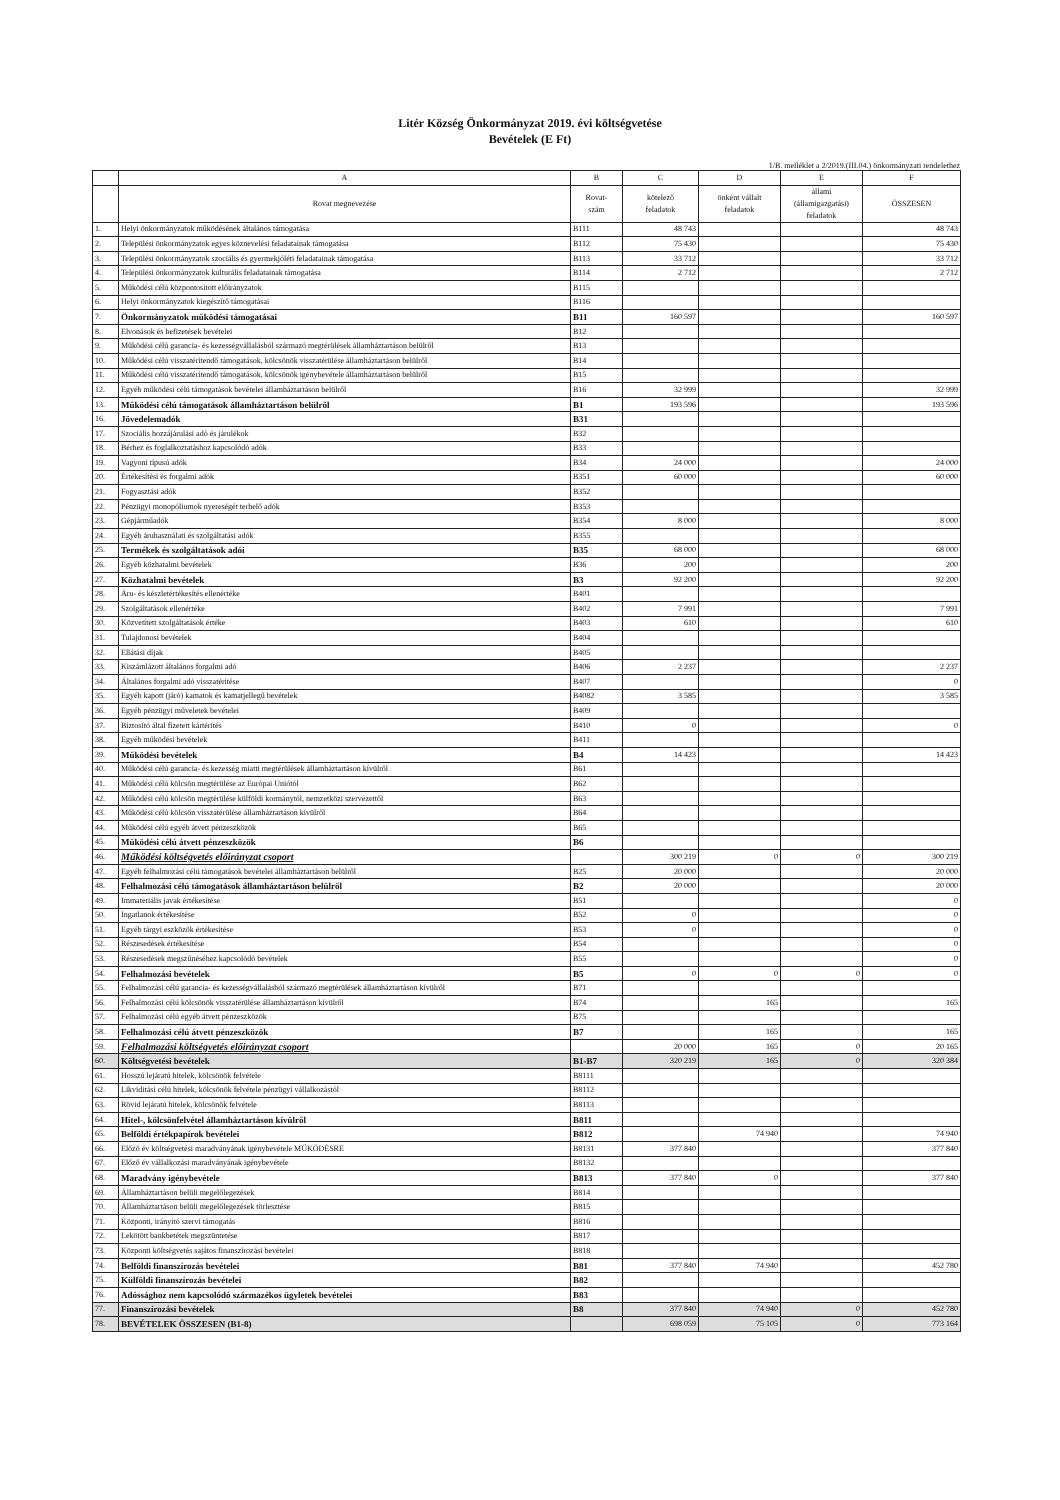Litér Község Önkormányzat 2019. évi költségvetése
Bevételek (E Ft)
1/B. melléklet a 2/2019.(III.04.) önkormányzati rendelethez
| | A | B | C | D | E | F |
| --- | --- | --- | --- | --- | --- | --- |
| | Rovat megnevezése | Rovat- szám | kötelező feladatok | önként vállalt feladatok | állami (államigazgatási) feladatok | ÖSSZESEN |
| 1. | Helyi önkormányzatok működésének általános támogatása | B111 | 48 743 | | | 48 743 |
| 2. | Települési önkormányzatok egyes köznevelési feladatainak támogatása | B112 | 75 430 | | | 75 430 |
| 3. | Települési önkormányzatok szociális és gyermekjóléti feladatainak támogatása | B113 | 33 712 | | | 33 712 |
| 4. | Települési önkormányzatok kulturális feladatainak támogatása | B114 | 2 712 | | | 2 712 |
| 5. | Működési célú központosított előirányzatok | B115 | | | | |
| 6. | Helyi önkormányzatok kiegészítő támogatásai | B116 | | | | |
| 7. | Önkormányzatok működési támogatásai | B11 | 160 597 | | | 160 597 |
| 8. | Elvonások és befizetések bevételei | B12 | | | | |
| 9. | Működési célú garancia- és kezességvállalásból származó megtérülések államháztartáson belülről | B13 | | | | |
| 10. | Működési célú visszatérítendő támogatások, kölcsönök visszatérülése államháztartáson belülről | B14 | | | | |
| 11. | Működési célú visszatérítendő támogatások, kölcsönök igénybevétele államháztartáson belülről | B15 | | | | |
| 12. | Egyéb működési célú támogatások bevételei államháztartáson belülről | B16 | 32 999 | | | 32 999 |
| 13. | Működési célú támogatások államháztartáson belülről | B1 | 193 596 | | | 193 596 |
| 16. | Jövedelemadók | B31 | | | | |
| 17. | Szociális hozzájárulási adó és járulékok | B32 | | | | |
| 18. | Bérhez és foglalkoztatáshoz kapcsolódó adók | B33 | | | | |
| 19. | Vagyoni típusú adók | B34 | 24 000 | | | 24 000 |
| 20. | Értékesítési és forgalmi adók | B351 | 60 000 | | | 60 000 |
| 21. | Fogyasztási adók | B352 | | | | |
| 22. | Pénzügyi monopóliumok nyereségét terhelő adók | B353 | | | | |
| 23. | Gépjárműadók | B354 | 8 000 | | | 8 000 |
| 24. | Egyéb áruhasználati és szolgáltatási adók | B355 | | | | |
| 25. | Termékek és szolgáltatások adói | B35 | 68 000 | | | 68 000 |
| 26. | Egyéb közhatalmi bevételek | B36 | 200 | | | 200 |
| 27. | Közhatalmi bevételek | B3 | 92 200 | | | 92 200 |
| 28. | Áru- és készletértékesítés ellenértéke | B401 | | | | |
| 29. | Szolgáltatások ellenértéke | B402 | 7 991 | | | 7 991 |
| 30. | Közvetített szolgáltatások értéke | B403 | 610 | | | 610 |
| 31. | Tulajdonosi bevételek | B404 | | | | |
| 32. | Ellátási díjak | B405 | | | | |
| 33. | Kiszámlázott általános forgalmi adó | B406 | 2 237 | | | 2 237 |
| 34. | Általános forgalmi adó visszatérítése | B407 | | | | 0 |
| 35. | Egyéb kapott (járó) kamatok és kamatjellegű bevételek | B4082 | 3 585 | | | 3 585 |
| 36. | Egyéb pénzügyi műveletek bevételei | B409 | | | | |
| 37. | Biztosító által fizetett kártérítés | B410 | 0 | | | 0 |
| 38. | Egyéb működési bevételek | B411 | | | | |
| 39. | Működési bevételek | B4 | 14 423 | | | 14 423 |
| 40. | Működési célú garancia- és kezesség miatti megtérülések államháztartáson kívülről | B61 | | | | |
| 41. | Működési célú kölcsön megtérülése az Európai Uniótól | B62 | | | | |
| 42. | Működési célú kölcsön megtérülése külföldi kormánytól, nemzetközi szervezettől | B63 | | | | |
| 43. | Működési célú kölcsön visszatérülése államháztartáson kívülről | B64 | | | | |
| 44. | Működési célú egyéb átvett pénzeszközök | B65 | | | | |
| 45. | Működési célú átvett pénzeszközök | B6 | | | | |
| 46. | Működési költségvetés előirányzat csoport | | 300 219 | 0 | 0 | 300 219 |
| 47. | Egyéb felhalmozási célú támogatások bevételei államháztartáson belülről | B25 | 20 000 | | | 20 000 |
| 48. | Felhalmozási célú támogatások államháztartáson belülről | B2 | 20 000 | | | 20 000 |
| 49. | Immateriális javak értékesítése | B51 | | | | 0 |
| 50. | Ingatlanok értékesítése | B52 | 0 | | | 0 |
| 51. | Egyéb tárgyi eszközök értékesítése | B53 | 0 | | | 0 |
| 52. | Részesedések értékesítése | B54 | | | | 0 |
| 53. | Részesedések megszűnéséhez kapcsolódó bevételek | B55 | | | | 0 |
| 54. | Felhalmozási bevételek | B5 | 0 | 0 | 0 | 0 |
| 55. | Felhalmozási célú garancia- és kezességvállalásból származó megtérülések államháztartáson kívülről | B71 | | | | |
| 56. | Felhalmozási célú kölcsönök visszatérülése államháztartáson kívülről | B74 | | 165 | | 165 |
| 57. | Felhalmozási célú egyéb átvett pénzeszközök | B75 | | | | |
| 58. | Felhalmozási célú átvett pénzeszközök | B7 | | 165 | | 165 |
| 59. | Felhalmozási költségvetés előirányzat csoport | | 20 000 | 165 | 0 | 20 165 |
| 60. | Költségvetési bevételek | B1-B7 | 320 219 | 165 | 0 | 320 384 |
| 61. | Hosszú lejáratú hitelek, kölcsönök felvétele | B8111 | | | | |
| 62. | Likviditási célú hitelek, kölcsönök felvétele pénzügyi vállalkozástól | B8112 | | | | |
| 63. | Rövid lejáratú hitelek, kölcsönök felvétele | B8113 | | | | |
| 64. | Hitel-, kölcsönfelvétel államháztartáson kívülről | B811 | | | | |
| 65. | Belföldi értékpapírok bevételei | B812 | | 74 940 | | 74 940 |
| 66. | Előző év költségvetési maradványának igénybevétele MŰKÖDÉSRE | B8131 | 377 840 | | | 377 840 |
| 67. | Előző év vállalkozási maradványának igénybevétele | B8132 | | | | |
| 68. | Maradvány igénybevétele | B813 | 377 840 | 0 | | 377 840 |
| 69. | Államháztartáson belüli megelőlegezések | B814 | | | | |
| 70. | Államháztartáson belüli megelőlegezések törlesztése | B815 | | | | |
| 71. | Központi, irányító szervi támogatás | B816 | | | | |
| 72. | Lekötött bankbetétek megszüntetése | B817 | | | | |
| 73. | Központi költségvetés sajátos finanszírozási bevételei | B818 | | | | |
| 74. | Belföldi finanszírozás bevételei | B81 | 377 840 | 74 940 | | 452 780 |
| 75. | Külföldi finanszírozás bevételei | B82 | | | | |
| 76. | Adóssághoz nem kapcsolódó származékos ügyletek bevételei | B83 | | | | |
| 77. | Finanszírozási bevételek | B8 | 377 840 | 74 940 | 0 | 452 780 |
| 78. | BEVÉTELEK ÖSSZESEN (B1-8) | | 698 059 | 75 105 | 0 | 773 164 |